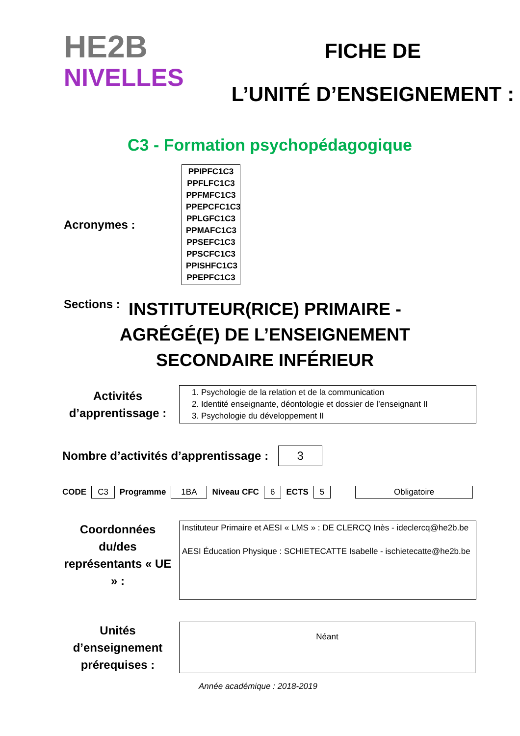HE2B
NIVELLES
FICHE DE
L’UNITÉ D’ENSEIGNEMENT :
C3 - Formation psychopédagogique
Acronymes :
PPIPFC1C3
PPFLFC1C3
PPFMFC1C3
PPEPCFC1C3
PPLGFC1C3
PPMAFC1C3
PPSEFC1C3
PPSCFC1C3
PPISHFC1C3
PPEPFC1C3
Sections :
INSTITUTEUR(RICE) PRIMAIRE -
AGRÉGÉ(E) DE L’ENSEIGNEMENT
SECONDAIRE INFÉRIEUR
Activités d’apprentissage :
1. Psychologie de la relation et de la communication
2. Identité enseignante, déontologie et dossier de l’enseignant II
3. Psychologie du développement II
Nombre d’activités d’apprentissage :
3
CODE C3 Programme 1BA Niveau CFC 6 ECTS 5 Obligatoire
Coordonnées du/des représentants « UE » :
Instituteur Primaire et AESI « LMS » : DE CLERCQ Inès - ideclercq@he2b.be
AESI Éducation Physique : SCHIETECATTE Isabelle - ischietecatte@he2b.be
Unités d’enseignement prérequises :
Néant
Année académique : 2018-2019